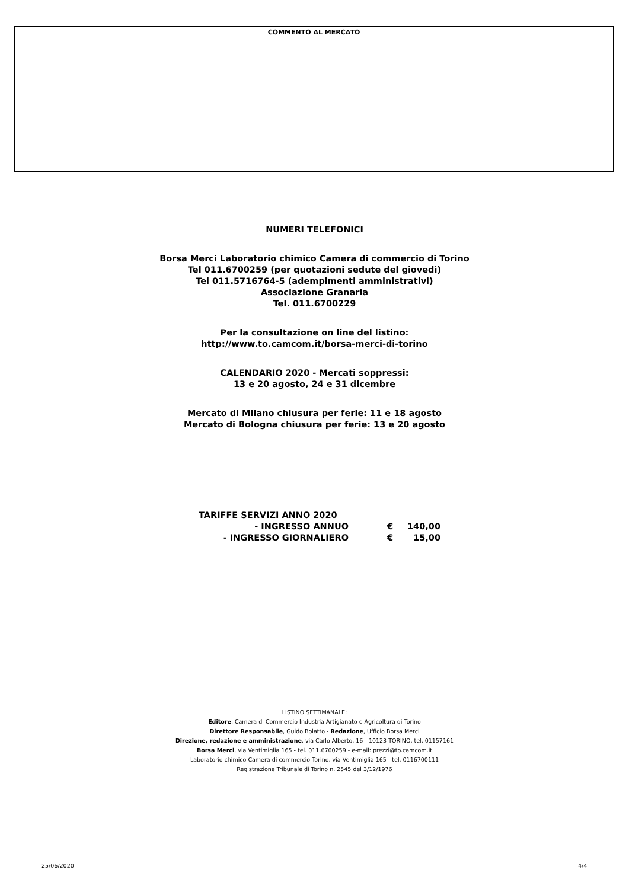COMMENTO AL MERCATO
NUMERI TELEFONICI
Borsa Merci Laboratorio chimico Camera di commercio di Torino
Tel 011.6700259 (per quotazioni sedute del giovedì)
Tel 011.5716764-5 (adempimenti amministrativi)
Associazione Granaria
Tel. 011.6700229
Per la consultazione on line del listino:
http://www.to.camcom.it/borsa-merci-di-torino
CALENDARIO 2020 - Mercati soppressi:
13 e 20 agosto, 24 e 31 dicembre
Mercato di Milano chiusura per ferie: 11 e 18 agosto
Mercato di Bologna chiusura per ferie: 13 e 20 agosto
| TARIFFE SERVIZI ANNO 2020 | | |
| - INGRESSO ANNUO | € | 140,00 |
| - INGRESSO GIORNALIERO | € | 15,00 |
LISTINO SETTIMANALE:
Editore, Camera di Commercio Industria Artigianato e Agricoltura di Torino
Direttore Responsabile, Guido Bolatto - Redazione, Ufficio Borsa Merci
Direzione, redazione e amministrazione, via Carlo Alberto, 16 - 10123 TORINO, tel. 01157161
Borsa Merci, via Ventimiglia 165 - tel. 011.6700259 - e-mail: prezzi@to.camcom.it
Laboratorio chimico Camera di commercio Torino, via Ventimiglia 165 - tel. 0116700111
Registrazione Tribunale di Torino n. 2545 del 3/12/1976
25/06/2020 4/4